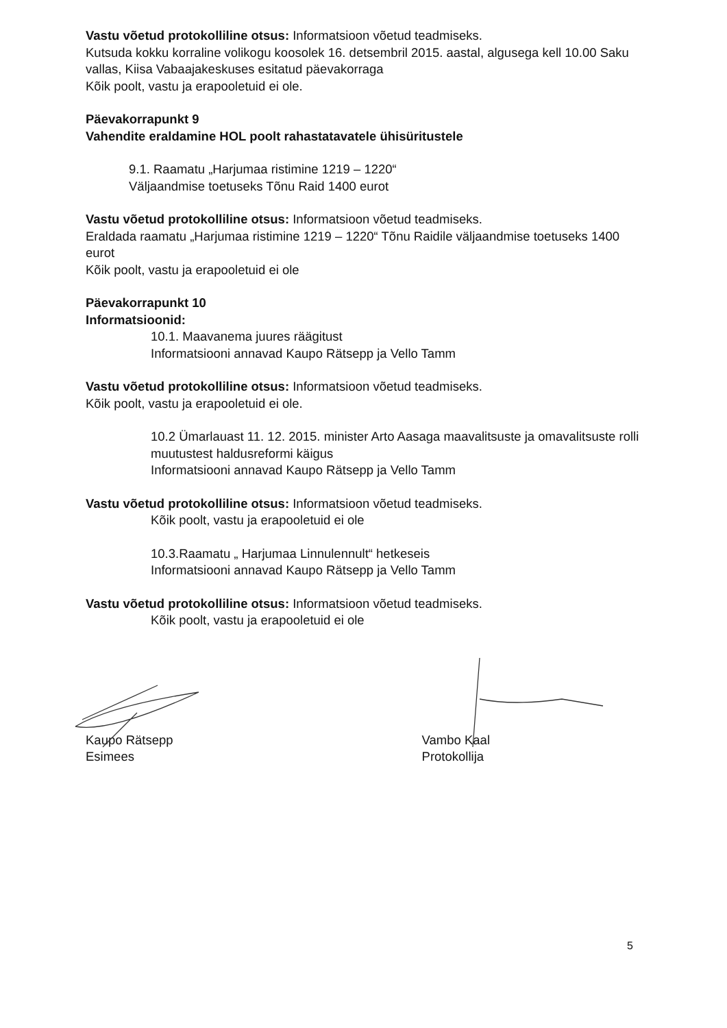Vastu võetud protokolliline otsus: Informatsioon võetud teadmiseks.
Kutsuda kokku korraline volikogu koosolek 16. detsembril 2015. aastal, algusega kell 10.00 Saku vallas, Kiisa Vabaajakeskuses esitatud päevakorraga
Kõik poolt, vastu ja erapooletuid ei ole.
Päevakorrapunkt 9
Vahendite eraldamine HOL poolt rahastatavatele ühisüritustele
9.1. Raamatu „Harjumaa ristimine 1219 – 1220“
Väljaandmise toetuseks Tõnu Raid 1400 eurot
Vastu võetud protokolliline otsus: Informatsioon võetud teadmiseks.
Eraldada raamatu „Harjumaa ristimine 1219 – 1220“ Tõnu Raidile väljaandmise toetuseks 1400 eurot
Kõik poolt, vastu ja erapooletuid ei ole
Päevakorrapunkt 10
Informatsioonid:
10.1. Maavanema juures räägitust
Informatsiooni annavad Kaupo Rätsepp ja Vello Tamm
Vastu võetud protokolliline otsus: Informatsioon võetud teadmiseks.
Kõik poolt, vastu ja erapooletuid ei ole.
10.2 Ümarlauast 11. 12. 2015. minister Arto Aasaga maavalitsuste ja omavalitsuste rolli muutustest haldusreformi käigus
Informatsiooni annavad Kaupo Rätsepp ja Vello Tamm
Vastu võetud protokolliline otsus: Informatsioon võetud teadmiseks.
Kõik poolt, vastu ja erapooletuid ei ole
10.3.Raamatu „ Harjumaa Linnulennult“ hetkeseis
Informatsiooni annavad Kaupo Rätsepp ja Vello Tamm
Vastu võetud protokolliline otsus: Informatsioon võetud teadmiseks.
Kõik poolt, vastu ja erapooletuid ei ole
Kaupo Rätsepp
Esimees
Vambo Kaal
Protokollija
5